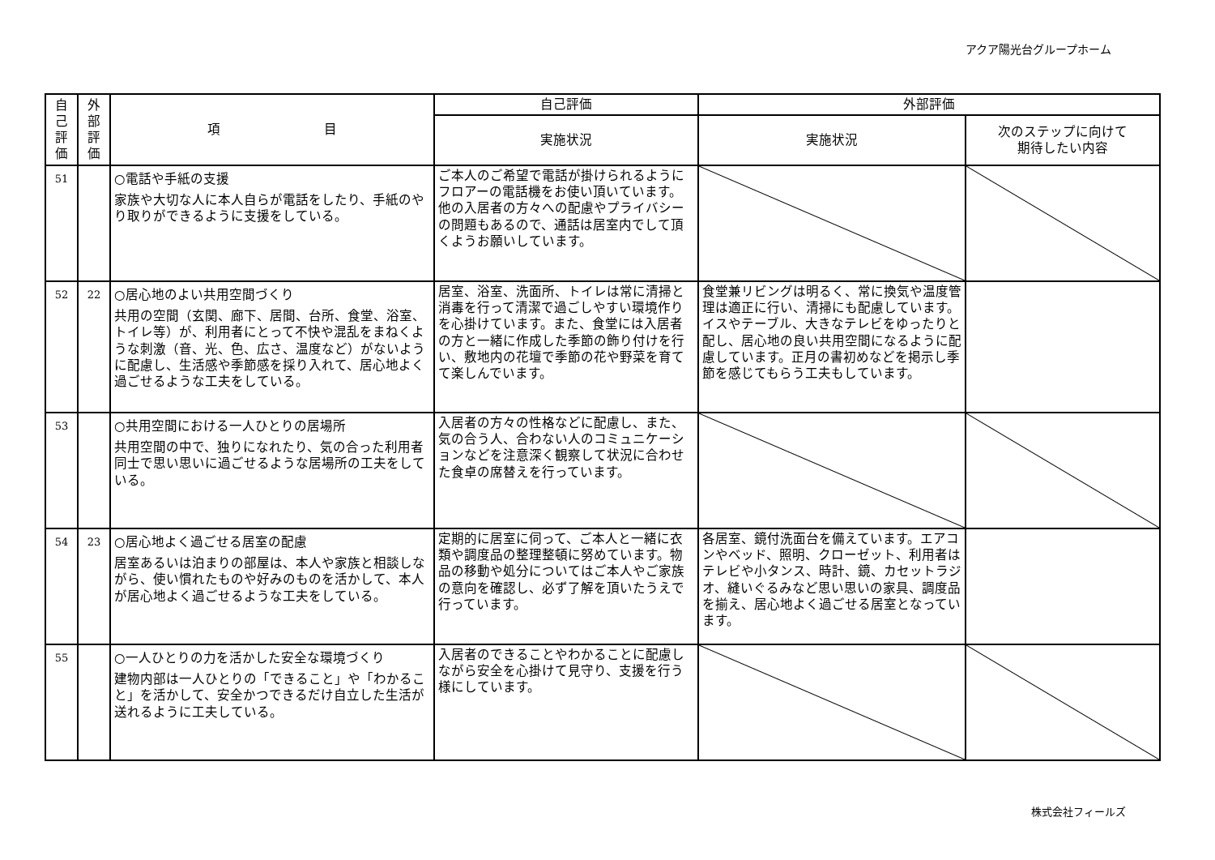アクア陽光台グループホーム
| 自 己 評 価 | 外 部 評 価 | 項 目 | 自己評価 | 外部評価 | |
| --- | --- | --- | --- | --- | --- |
| | | | 実施状況 | 実施状況 | 次のステップに向けて 期待したい内容 |
| 51 | | ○電話や手紙の支援 家族や大切な人に本人自らが電話をしたり、手紙のやり取りができるように支援をしている。 | ご本人のご希望で電話が掛けられるようにフロアーの電話機をお使い頂いています。他の入居者の方々への配慮やプライバシーの問題もあるので、通話は居室内でして頂くようお願いしています。 | | |
| 52 | 22 | ○居心地のよい共用空間づくり 共用の空間（玄関、廊下、居間、台所、食堂、浴室、トイレ等）が、利用者にとって不快や混乱をまねくような刺激（音、光、色、広さ、温度など）がないように配慮し、生活感や季節感を採り入れて、居心地よく過ごせるような工夫をしている。 | 居室、浴室、洗面所、トイレは常に清掃と消毒を行って清潔で過ごしやすい環境作りを心掛けています。また、食堂には入居者の方と一緒に作成した季節の飾り付けを行い、敷地内の花壇で季節の花や野菜を育てて楽しんでいます。 | 食堂兼リビングは明るく、常に換気や温度管理は適正に行い、清掃にも配慮しています。イスやテーブル、大きなテレビをゆったりと配し、居心地の良い共用空間になるように配慮しています。正月の書初めなどを掲示し季節を感じてもらう工夫もしています。 | |
| 53 | | ○共用空間における一人ひとりの居場所 共用空間の中で、独りになれたり、気の合った利用者同士で思い思いに過ごせるような居場所の工夫をしている。 | 入居者の方々の性格などに配慮し、また、気の合う人、合わない人のコミュニケーションなどを注意深く観察して状況に合わせた食卓の席替えを行っています。 | | |
| 54 | 23 | ○居心地よく過ごせる居室の配慮 居室あるいは泊まりの部屋は、本人や家族と相談しながら、使い慣れたものや好みのものを活かして、本人が居心地よく過ごせるような工夫をしている。 | 定期的に居室に伺って、ご本人と一緒に衣類や調度品の整理整頓に努めています。物品の移動や処分についてはご本人やご家族の意向を確認し、必ず了解を頂いたうえで行っています。 | 各居室、鏡付洗面台を備えています。エアコンやベッド、照明、クローゼット、利用者はテレビや小タンス、時計、鏡、カセットラジオ、縫いぐるみなど思い思いの家具、調度品を揃え、居心地よく過ごせる居室となっています。 | |
| 55 | | ○一人ひとりの力を活かした安全な環境づくり 建物内部は一人ひとりの「できること」や「わかること」を活かして、安全かつできるだけ自立した生活が送れるように工夫している。 | 入居者のできることやわかることに配慮しながら安全を心掛けて見守り、支援を行う様にしています。 | | |
株式会社フィールズ